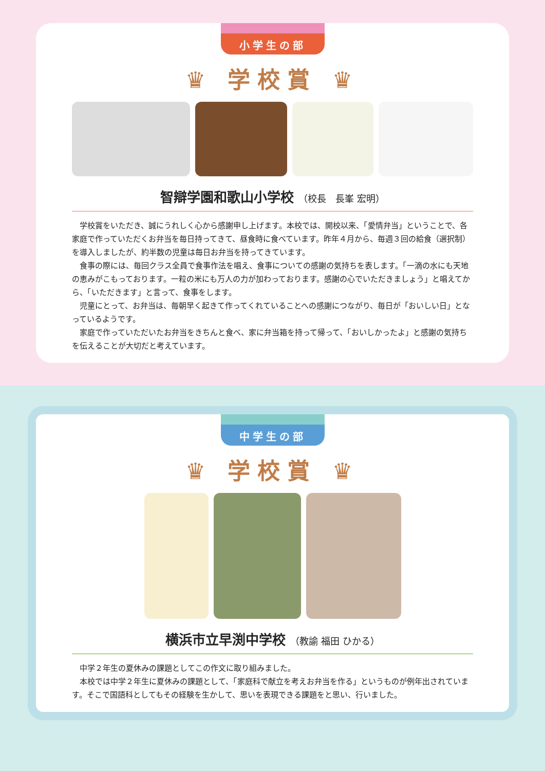小学生の部
♛ 学校賞 ♛
智辯学園和歌山小学校 （校長　長峯 宏明）
学校賞をいただき、誠にうれしく心から感謝申し上げます。本校では、開校以来、「愛情弁当」ということで、各家庭で作っていただくお弁当を毎日持ってきて、昼食時に食べています。昨年４月から、毎週３回の給食（選択制）を導入しましたが、約半数の児童は毎日お弁当を持ってきています。
食事の際には、毎回クラス全員で食事作法を唱え、食事についての感謝の気持ちを表します。「一滴の水にも天地の恵みがこもっております。一粒の米にも万人の力が加わっております。感謝の心でいただきましょう」と唱えてから、「いただきます」と言って、食事をします。
児童にとって、お弁当は、毎朝早く起きて作ってくれていることへの感謝につながり、毎日が「おいしい日」となっているようです。
家庭で作っていただいたお弁当をきちんと食べ、家に弁当箱を持って帰って、「おいしかったよ」と感謝の気持ちを伝えることが大切だと考えています。
中学生の部
♛ 学校賞 ♛
横浜市立早渕中学校 （教諭 福田 ひかる）
中学２年生の夏休みの課題としてこの作文に取り組みました。
本校では中学２年生に夏休みの課題として、「家庭科で献立を考えお弁当を作る」というものが例年出されています。そこで国語科としてもその経験を生かして、思いを表現できる課題をと思い、行いました。